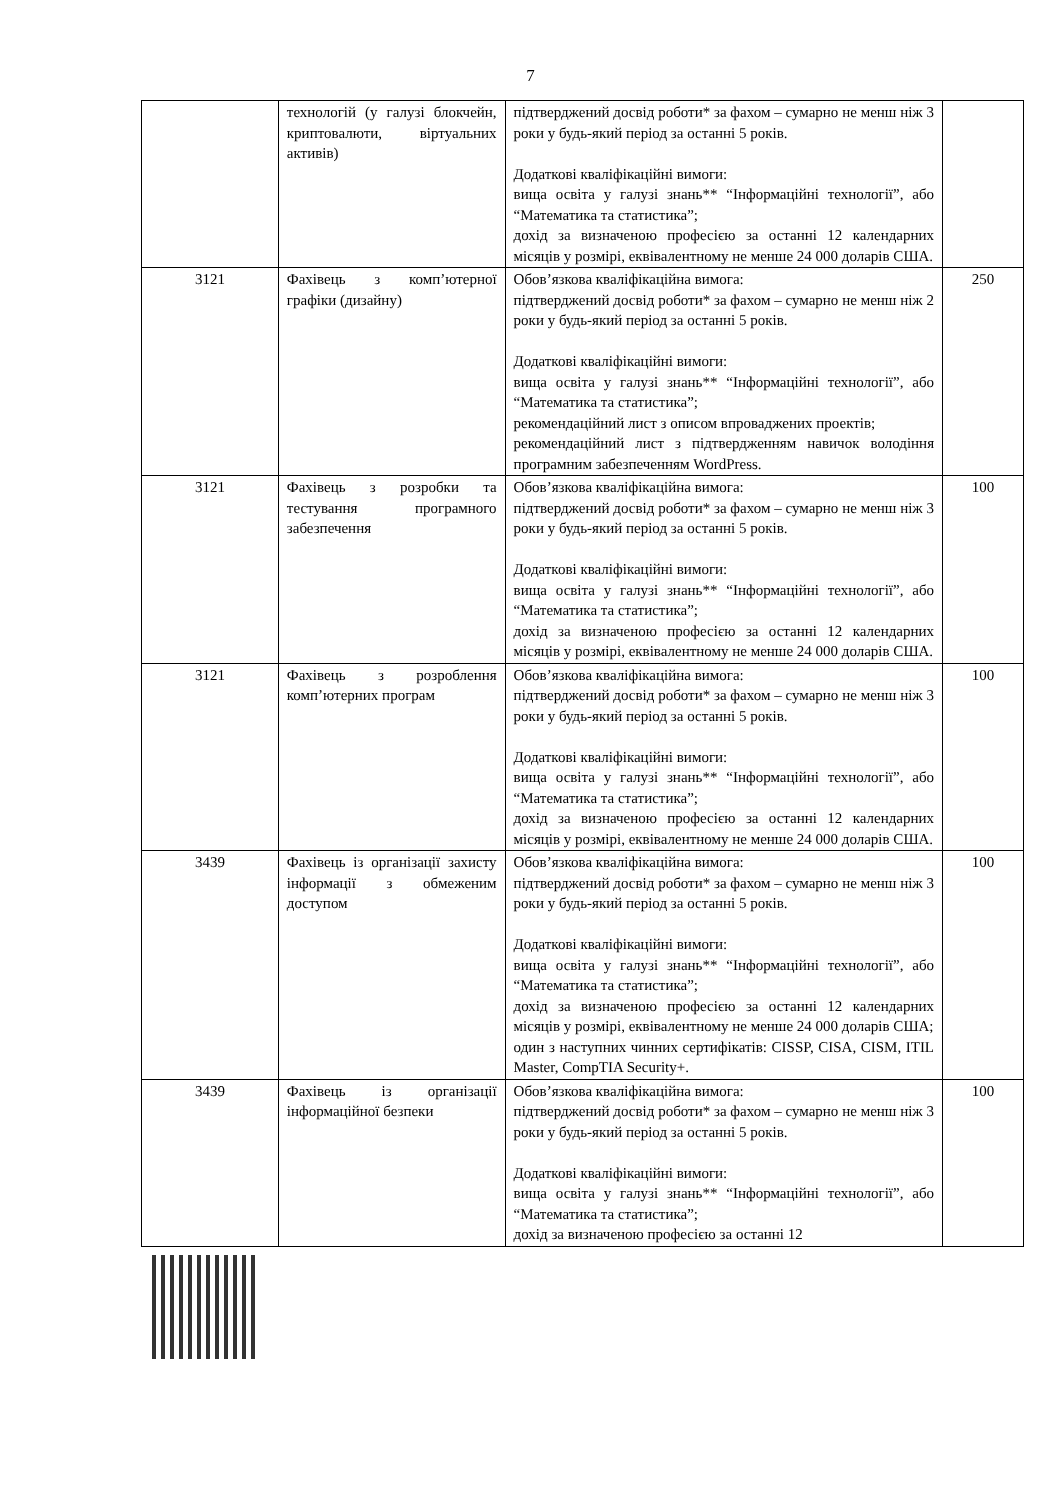7
| | технологій (у галузі блокчейн, криптовалюти, віртуальних активів) | підтверджений досвід роботи* за фахом – сумарно не менш ніж 3 роки у будь-який період за останні 5 років. Додаткові кваліфікаційні вимоги: вища освіта у галузі знань** “Інформаційні технології”, або “Математика та статистика”; дохід за визначеною професією за останні 12 календарних місяців у розмірі, еквівалентному не менше 24 000 доларів США. | |
| 3121 | Фахівець з комп’ютерної графіки (дизайну) | Обов’язкова кваліфікаційна вимога: підтверджений досвід роботи* за фахом – сумарно не менш ніж 2 роки у будь-який період за останні 5 років. Додаткові кваліфікаційні вимоги: вища освіта у галузі знань** “Інформаційні технології”, або “Математика та статистика”; рекомендаційний лист з описом впроваджених проектів; рекомендаційний лист з підтвердженням навичок володіння програмним забезпеченням WordPress. | 250 |
| 3121 | Фахівець з розробки та тестування програмного забезпечення | Обов’язкова кваліфікаційна вимога: підтверджений досвід роботи* за фахом – сумарно не менш ніж 3 роки у будь-який період за останні 5 років. Додаткові кваліфікаційні вимоги: вища освіта у галузі знань** “Інформаційні технології”, або “Математика та статистика”; дохід за визначеною професією за останні 12 календарних місяців у розмірі, еквівалентному не менше 24 000 доларів США. | 100 |
| 3121 | Фахівець з розроблення комп’ютерних програм | Обов’язкова кваліфікаційна вимога: підтверджений досвід роботи* за фахом – сумарно не менш ніж 3 роки у будь-який період за останні 5 років. Додаткові кваліфікаційні вимоги: вища освіта у галузі знань** “Інформаційні технології”, або “Математика та статистика”; дохід за визначеною професією за останні 12 календарних місяців у розмірі, еквівалентному не менше 24 000 доларів США. | 100 |
| 3439 | Фахівець із організації захисту інформації з обмеженим доступом | Обов’язкова кваліфікаційна вимога: підтверджений досвід роботи* за фахом – сумарно не менш ніж 3 роки у будь-який період за останні 5 років. Додаткові кваліфікаційні вимоги: вища освіта у галузі знань** “Інформаційні технології”, або “Математика та статистика”; дохід за визначеною професією за останні 12 календарних місяців у розмірі, еквівалентному не менше 24 000 доларів США; один з наступних чинних сертифікатів: CISSP, CISA, CISM, ITIL Master, CompTIA Security+. | 100 |
| 3439 | Фахівець із організації інформаційної безпеки | Обов’язкова кваліфікаційна вимога: підтверджений досвід роботи* за фахом – сумарно не менш ніж 3 роки у будь-який період за останні 5 років. Додаткові кваліфікаційні вимоги: вища освіта у галузі знань** “Інформаційні технології”, або “Математика та статистика”; дохід за визначеною професією за останні 12 | 100 |